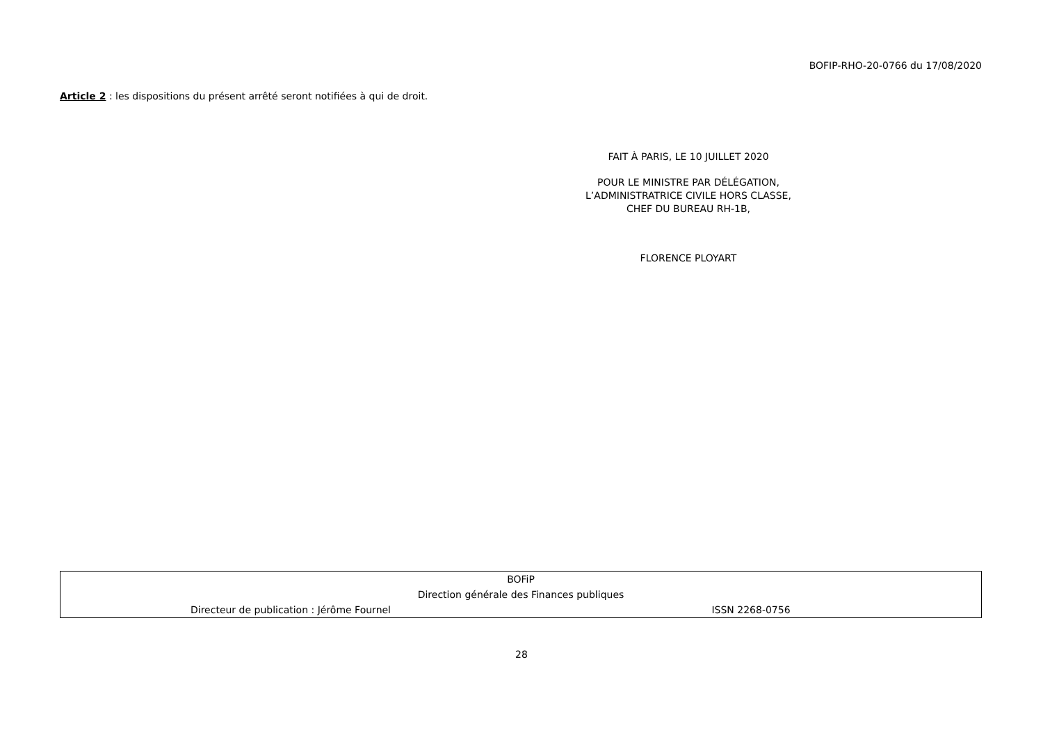BOFIP-RHO-20-0766 du 17/08/2020
Article 2 : les dispositions du présent arrêté seront notifiées à qui de droit.
FAIT À PARIS, LE 10 JUILLET 2020
POUR LE MINISTRE PAR DÉLÉGATION,
L’ADMINISTRATRICE CIVILE HORS CLASSE,
CHEF DU BUREAU RH-1B,
FLORENCE PLOYART
| BOFiP | |
| Direction générale des Finances publiques | |
| Directeur de publication : Jérôme Fournel | ISSN 2268-0756 |
28